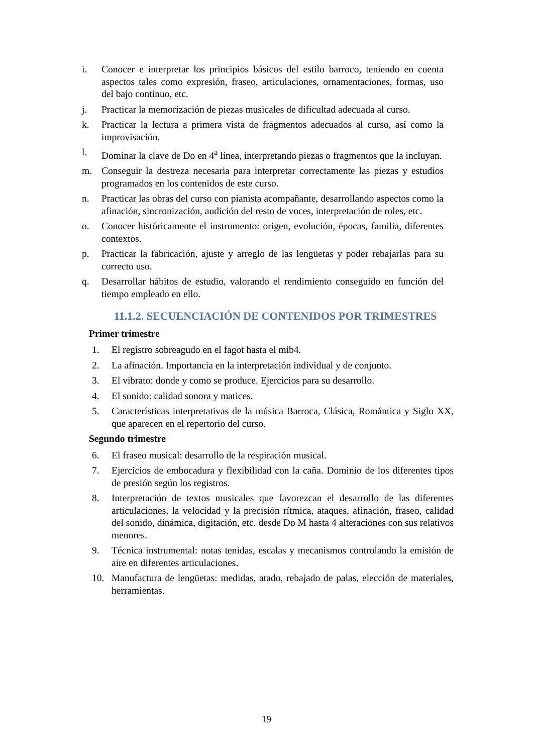i. Conocer e interpretar los principios básicos del estilo barroco, teniendo en cuenta aspectos tales como expresión, fraseo, articulaciones, ornamentaciones, formas, uso del bajo continuo, etc.
j. Practicar la memorización de piezas musicales de dificultad adecuada al curso.
k. Practicar la lectura a primera vista de fragmentos adecuados al curso, así como la improvisación.
l. Dominar la clave de Do en 4<sup>a</sup> línea, interpretando piezas o fragmentos que la incluyan.
m. Conseguir la destreza necesaria para interpretar correctamente las piezas y estudios programados en los contenidos de este curso.
n. Practicar las obras del curso con pianista acompañante, desarrollando aspectos como la afinación, sincronización, audición del resto de voces, interpretación de roles, etc.
o. Conocer históricamente el instrumento: origen, evolución, épocas, familia, diferentes contextos.
p. Practicar la fabricación, ajuste y arreglo de las lengüetas y poder rebajarlas para su correcto uso.
q. Desarrollar hábitos de estudio, valorando el rendimiento conseguido en función del tiempo empleado en ello.
11.1.2. SECUENCIACIÓN DE CONTENIDOS POR TRIMESTRES
Primer trimestre
1. El registro sobreagudo en el fagot hasta el mib4.
2. La afinación. Importancia en la interpretación individual y de conjunto.
3. El vibrato: donde y como se produce. Ejercicios para su desarrollo.
4. El sonido: calidad sonora y matices.
5. Características interpretativas de la música Barroca, Clásica, Romántica y Siglo XX, que aparecen en el repertorio del curso.
Segundo trimestre
6. El fraseo musical: desarrollo de la respiración musical.
7. Ejercicios de embocadura y flexibilidad con la caña. Dominio de los diferentes tipos de presión según los registros.
8. Interpretación de textos musicales que favorezcan el desarrollo de las diferentes articulaciones, la velocidad y la precisión rítmica, ataques, afinación, fraseo, calidad del sonido, dinámica, digitación, etc. desde Do M hasta 4 alteraciones con sus relativos menores.
9. Técnica instrumental: notas tenidas, escalas y mecanismos controlando la emisión de aire en diferentes articulaciones.
10. Manufactura de lengüetas: medidas, atado, rebajado de palas, elección de materiales, herramientas.
19